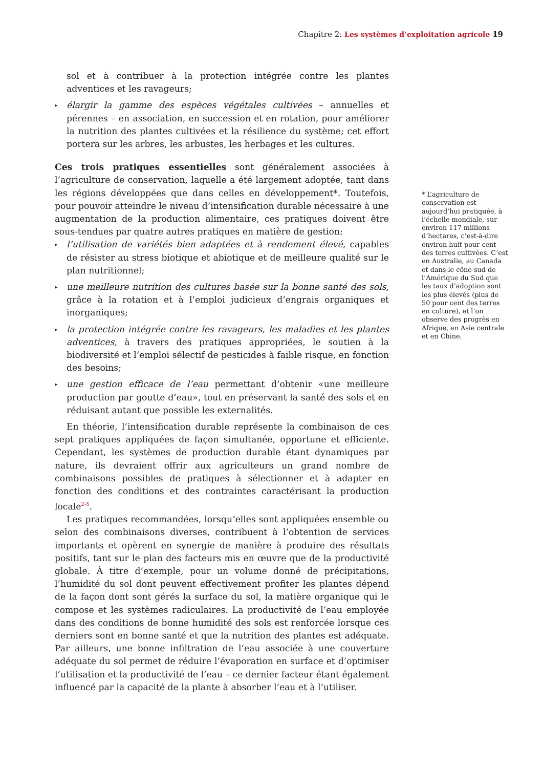Chapitre 2: Les systèmes d’exploitation agricole 19
sol et à contribuer à la protection intégrée contre les plantes adventices et les ravageurs;
▸ élargir la gamme des espèces végétales cultivées – annuelles et pérennes – en association, en succession et en rotation, pour améliorer la nutrition des plantes cultivées et la résilience du système; cet effort portera sur les arbres, les arbustes, les herbages et les cultures.
Ces trois pratiques essentielles sont généralement associées à l’agriculture de conservation, laquelle a été largement adoptée, tant dans les régions développées que dans celles en développement*. Toutefois, pour pouvoir atteindre le niveau d’intensification durable nécessaire à une augmentation de la production alimentaire, ces pratiques doivent être sous-tendues par quatre autres pratiques en matière de gestion:
▸ l’utilisation de variétés bien adaptées et à rendement élevé, capables de résister au stress biotique et abiotique et de meilleure qualité sur le plan nutritionnel;
▸ une meilleure nutrition des cultures basée sur la bonne santé des sols, grâce à la rotation et à l’emploi judicieux d’engrais organiques et inorganiques;
▸ la protection intégrée contre les ravageurs, les maladies et les plantes adventices, à travers des pratiques appropriées, le soutien à la biodiversité et l’emploi sélectif de pesticides à faible risque, en fonction des besoins;
▸ une gestion efficace de l’eau permettant d’obtenir «une meilleure production par goutte d’eau», tout en préservant la santé des sols et en réduisant autant que possible les externalités.
En théorie, l’intensification durable représente la combinaison de ces sept pratiques appliquées de façon simultanée, opportune et efficiente. Cependant, les systèmes de production durable étant dynamiques par nature, ils devraient offrir aux agriculteurs un grand nombre de combinaisons possibles de pratiques à sélectionner et à adapter en fonction des conditions et des contraintes caractérisant la production locale<sup>2-5</sup>.
Les pratiques recommandées, lorsqu’elles sont appliquées ensemble ou selon des combinaisons diverses, contribuent à l’obtention de services importants et opèrent en synergie de manière à produire des résultats positifs, tant sur le plan des facteurs mis en œuvre que de la productivité globale. À titre d’exemple, pour un volume donné de précipitations, l’humidité du sol dont peuvent effectivement profiter les plantes dépend de la façon dont sont gérés la surface du sol, la matière organique qui le compose et les systèmes radiculaires. La productivité de l’eau employée dans des conditions de bonne humidité des sols est renforcée lorsque ces derniers sont en bonne santé et que la nutrition des plantes est adéquate. Par ailleurs, une bonne infiltration de l’eau associée à une couverture adéquate du sol permet de réduire l’évaporation en surface et d’optimiser l’utilisation et la productivité de l’eau – ce dernier facteur étant également influencé par la capacité de la plante à absorber l’eau et à l’utiliser.
* L’agriculture de conservation est aujourd’hui pratiquée, à l’échelle mondiale, sur environ 117 millions d’hectares, c’est-à-dire environ huit pour cent des terres cultivées. C’est en Australie, au Canada et dans le cône sud de l’Amérique du Sud que les taux d’adoption sont les plus élevés (plus de 50 pour cent des terres en culture), et l’on observe des progrès en Afrique, en Asie centrale et en Chine.